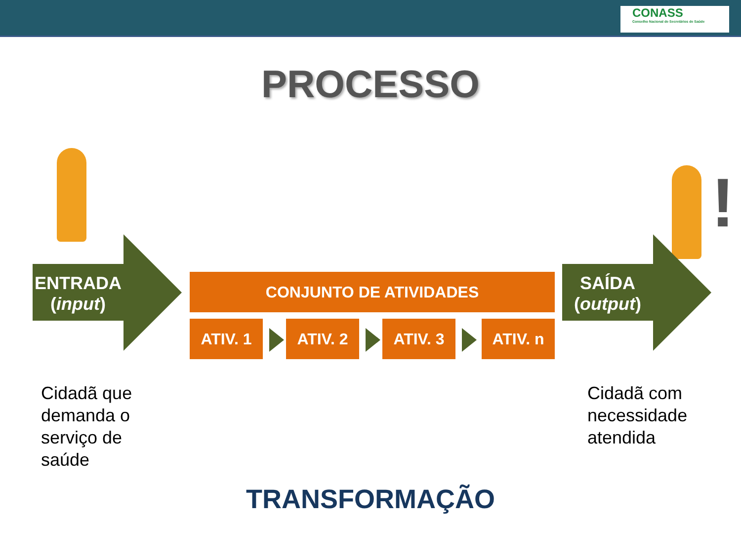CONASS
Conselho Nacional de Secretários de Saúde
PROCESSO
!
ENTRADA
(input)
SAÍDA
(output)
CONJUNTO DE ATIVIDADES
ATIV. 1 ATIV. 2 ATIV. 3 ATIV. n
Cidadã que
demanda o
serviço de
saúde
Cidadã com
necessidade
atendida
TRANSFORMAÇÃO